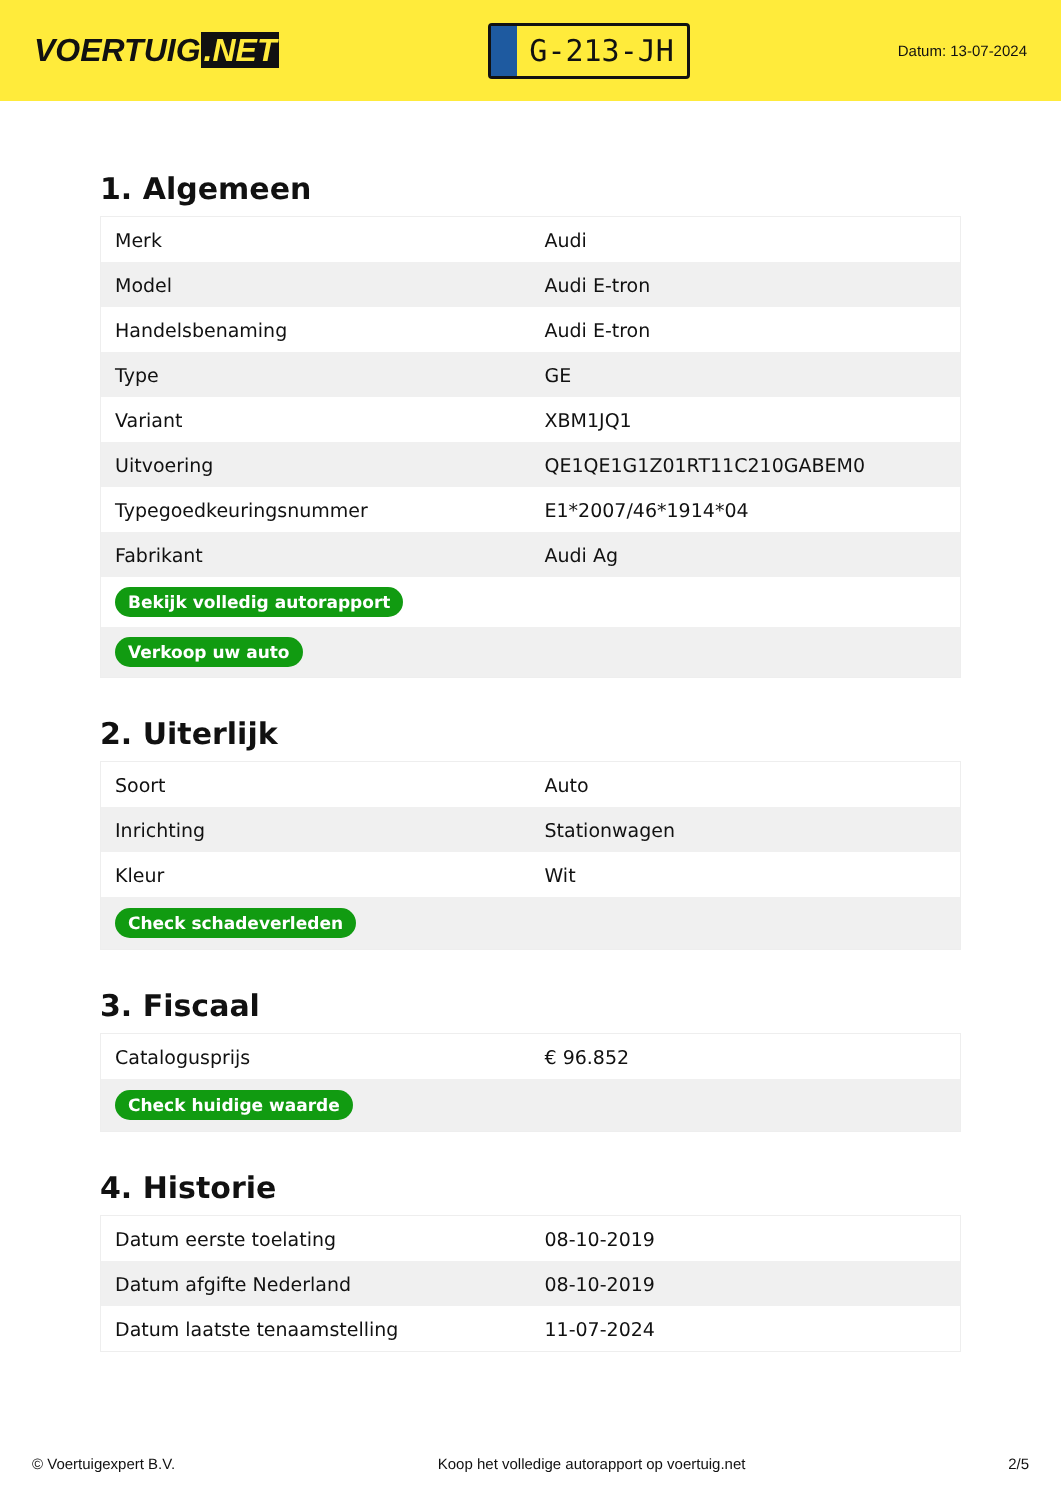VOERTUIG.NET
G-213-JH
Datum: 13-07-2024
1. Algemeen
| Merk | Audi |
| Model | Audi E-tron |
| Handelsbenaming | Audi E-tron |
| Type | GE |
| Variant | XBM1JQ1 |
| Uitvoering | QE1QE1G1Z01RT11C210GABEM0 |
| Typegoedkeuringsnummer | E1*2007/46*1914*04 |
| Fabrikant | Audi Ag |
| Bekijk volledig autorapport | |
| Verkoop uw auto | |
2. Uiterlijk
| Soort | Auto |
| Inrichting | Stationwagen |
| Kleur | Wit |
| Check schadeverleden | |
3. Fiscaal
| Catalogusprijs | € 96.852 |
| Check huidige waarde | |
4. Historie
| Datum eerste toelating | 08-10-2019 |
| Datum afgifte Nederland | 08-10-2019 |
| Datum laatste tenaamstelling | 11-07-2024 |
© Voertuigexpert B.V. Koop het volledige autorapport op voertuig.net 2/5